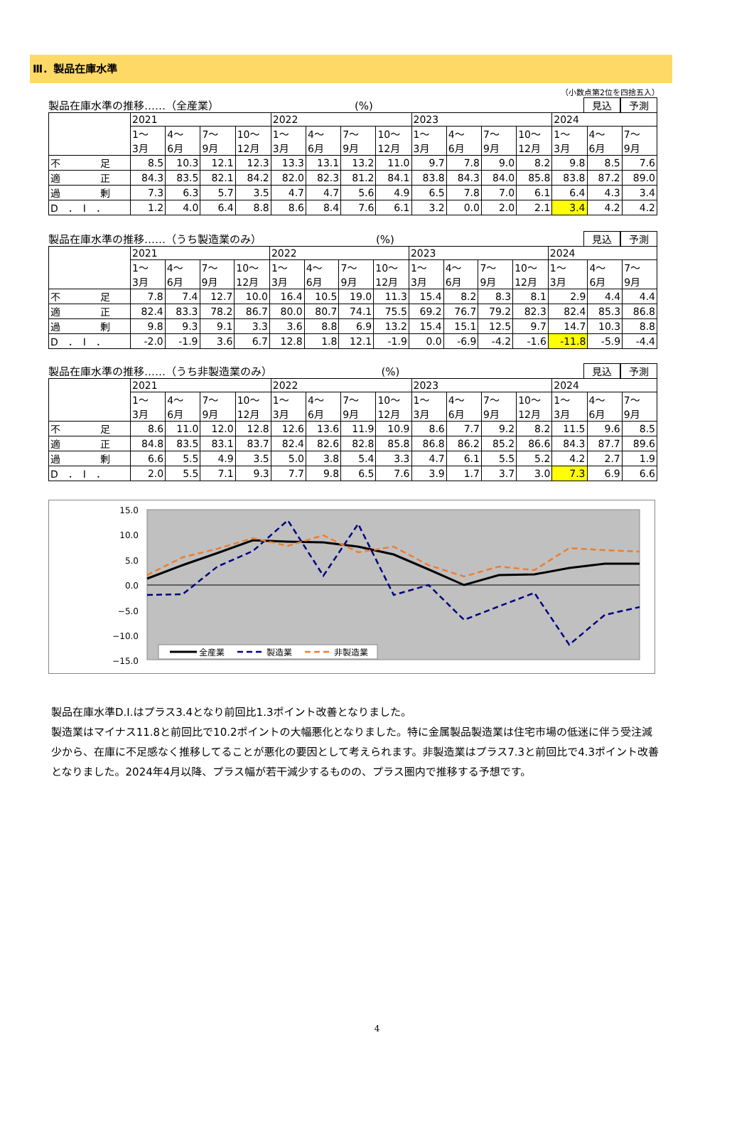Ⅲ．製品在庫水準
（小数点第2位を四捨五入）
製品在庫水準の推移……（全産業） (%)　　　　　　　
見込 予測
| | 2021 | | | | 2022 | | | | 2023 | | | | 2024 | | |
| | 1～ 3月 | 4～ 6月 | 7～ 9月 | 10～ 12月 | 1～ 3月 | 4～ 6月 | 7～ 9月 | 10～ 12月 | 1～ 3月 | 4～ 6月 | 7～ 9月 | 10～ 12月 | 1～ 3月 | 4～ 6月 | 7～ 9月 |
| 不 足 | 8.5 | 10.3 | 12.1 | 12.3 | 13.3 | 13.1 | 13.2 | 11.0 | 9.7 | 7.8 | 9.0 | 8.2 | 9.8 | 8.5 | 7.6 |
| 適 正 | 84.3 | 83.5 | 82.1 | 84.2 | 82.0 | 82.3 | 81.2 | 84.1 | 83.8 | 84.3 | 84.0 | 85.8 | 83.8 | 87.2 | 89.0 |
| 過 剰 | 7.3 | 6.3 | 5.7 | 3.5 | 4.7 | 4.7 | 5.6 | 4.9 | 6.5 | 7.8 | 7.0 | 6.1 | 6.4 | 4.3 | 3.4 |
| D ． I ． | 1.2 | 4.0 | 6.4 | 8.8 | 8.6 | 8.4 | 7.6 | 6.1 | 3.2 | 0.0 | 2.0 | 2.1 | 3.4 | 4.2 | 4.2 |
製品在庫水準の推移……（うち製造業のみ） (%)　　　　　　　
見込 予測
| | 2021 | | | | 2022 | | | | 2023 | | | | 2024 | | |
| | 1～ 3月 | 4～ 6月 | 7～ 9月 | 10～ 12月 | 1～ 3月 | 4～ 6月 | 7～ 9月 | 10～ 12月 | 1～ 3月 | 4～ 6月 | 7～ 9月 | 10～ 12月 | 1～ 3月 | 4～ 6月 | 7～ 9月 |
| 不 足 | 7.8 | 7.4 | 12.7 | 10.0 | 16.4 | 10.5 | 19.0 | 11.3 | 15.4 | 8.2 | 8.3 | 8.1 | 2.9 | 4.4 | 4.4 |
| 適 正 | 82.4 | 83.3 | 78.2 | 86.7 | 80.0 | 80.7 | 74.1 | 75.5 | 69.2 | 76.7 | 79.2 | 82.3 | 82.4 | 85.3 | 86.8 |
| 過 剰 | 9.8 | 9.3 | 9.1 | 3.3 | 3.6 | 8.8 | 6.9 | 13.2 | 15.4 | 15.1 | 12.5 | 9.7 | 14.7 | 10.3 | 8.8 |
| D ． I ． | -2.0 | -1.9 | 3.6 | 6.7 | 12.8 | 1.8 | 12.1 | -1.9 | 0.0 | -6.9 | -4.2 | -1.6 | -11.8 | -5.9 | -4.4 |
製品在庫水準の推移……（うち非製造業のみ） (%)　　　　　　　
見込 予測
| | 2021 | | | | 2022 | | | | 2023 | | | | 2024 | | |
| | 1～ 3月 | 4～ 6月 | 7～ 9月 | 10～ 12月 | 1～ 3月 | 4～ 6月 | 7～ 9月 | 10～ 12月 | 1～ 3月 | 4～ 6月 | 7～ 9月 | 10～ 12月 | 1～ 3月 | 4～ 6月 | 7～ 9月 |
| 不 足 | 8.6 | 11.0 | 12.0 | 12.8 | 12.6 | 13.6 | 11.9 | 10.9 | 8.6 | 7.7 | 9.2 | 8.2 | 11.5 | 9.6 | 8.5 |
| 適 正 | 84.8 | 83.5 | 83.1 | 83.7 | 82.4 | 82.6 | 82.8 | 85.8 | 86.8 | 86.2 | 85.2 | 86.6 | 84.3 | 87.7 | 89.6 |
| 過 剰 | 6.6 | 5.5 | 4.9 | 3.5 | 5.0 | 3.8 | 5.4 | 3.3 | 4.7 | 6.1 | 5.5 | 5.2 | 4.2 | 2.7 | 1.9 |
| D ． I ． | 2.0 | 5.5 | 7.1 | 9.3 | 7.7 | 9.8 | 6.5 | 7.6 | 3.9 | 1.7 | 3.7 | 3.0 | 7.3 | 6.9 | 6.6 |
15.0
10.0
5.0
0.0
−5.0
−10.0
−15.0
全産業
製造業
非製造業
製品在庫水準D.I.はプラス3.4となり前回比1.3ポイント改善となりました。
製造業はマイナス11.8と前回比で10.2ポイントの大幅悪化となりました。特に金属製品製造業は住宅市場の低迷に伴う受注減少から、在庫に不足感なく推移してることが悪化の要因として考えられます。非製造業はプラス7.3と前回比で4.3ポイント改善となりました。2024年4月以降、プラス幅が若干減少するものの、プラス圏内で推移する予想です。
4